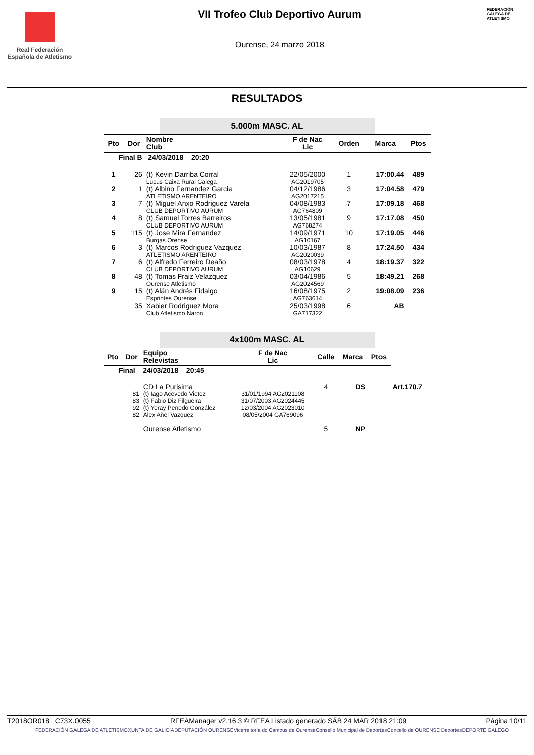Real Federación Española de Atletismo
VII Trofeo Club Deportivo Aurum
Ourense, 24 marzo 2018
FEDERACIÓN GALEGA DE ATLETISMO
RESULTADOS
5.000m MASC. AL
| Pto | Dor | Nombre Club | F de Nac Lic | Orden | Marca | Ptos |
| --- | --- | --- | --- | --- | --- | --- |
| Final B 24/03/2018 20:20 | | | | | | |
| 1 | 26 | (t) Kevin Darriba Corral Lucus Caixa Rural Galega | 22/05/2000 AG2019705 | 1 | 17:00.44 | 489 |
| 2 | 1 | (t) Albino Fernandez Garcia ATLETISMO ARENTEIRO | 04/12/1986 AG2017215 | 3 | 17:04.58 | 479 |
| 3 | 7 | (t) Miguel Anxo Rodriguez Varela CLUB DEPORTIVO AURUM | 04/08/1983 AG764809 | 7 | 17:09.18 | 468 |
| 4 | 8 | (t) Samuel Torres Barreiros CLUB DEPORTIVO AURUM | 13/05/1981 AG768274 | 9 | 17:17.08 | 450 |
| 5 | 115 | (t) Jose Mira Fernandez Burgas Orense | 14/09/1971 AG10167 | 10 | 17:19.05 | 446 |
| 6 | 3 | (t) Marcos Rodriguez Vazquez ATLETISMO ARENTEIRO | 10/03/1987 AG2020039 | 8 | 17:24.50 | 434 |
| 7 | 6 | (t) Alfredo Ferreiro Deaño CLUB DEPORTIVO AURUM | 08/03/1978 AG10629 | 4 | 18:19.37 | 322 |
| 8 | 48 | (t) Tomas Fraiz Velazquez Ourense Atletismo | 03/04/1986 AG2024569 | 5 | 18:49.21 | 268 |
| 9 | 15 | (t) Alán Andrés Fidalgo Esprintes Ourense | 16/08/1975 AG763614 | 2 | 19:08.09 | 236 |
| | 35 | Xabier Rodriguez Mora Club Atletismo Naron | 25/03/1998 GA717322 | 6 | AB | |
4x100m MASC. AL
| Pto | Dor | Equipo Relevistas | F de Nac Lic | Calle | Marca | Ptos | |
| --- | --- | --- | --- | --- | --- | --- | --- |
| Final 24/03/2018 20:45 | | | | | | | |
| | | CD La Purisima | | 4 | DS | | Art.170.7 |
| | 81 | (t) Iago Acevedo Vietez | 31/01/1994 AG2021108 | | | | |
| | 83 | (t) Fabio Diz Filgueira | 31/07/2003 AG2024445 | | | | |
| | 92 | (t) Yeray Penedo González | 12/03/2004 AG2023010 | | | | |
| | 82 | Alex Añel Vazquez | 08/05/2004 GA769096 | | | | |
| | | Ourense Atletismo | | 5 | NP | | |
T2018OR018 C73X.0055 RFEAManager v2.16.3 © RFEA Listado generado SÁB 24 MAR 2018 21:09 Página 10/11
FEDERACIÓN GALEGA DE ATLETISMO XUNTA DE GALICIA DEPUTACIÓN OURENSE Vicerreitoría do Campus de Ourense Consello Municipal de Deportes Concello de OURENSE Deportes DEPORTE GALEGO